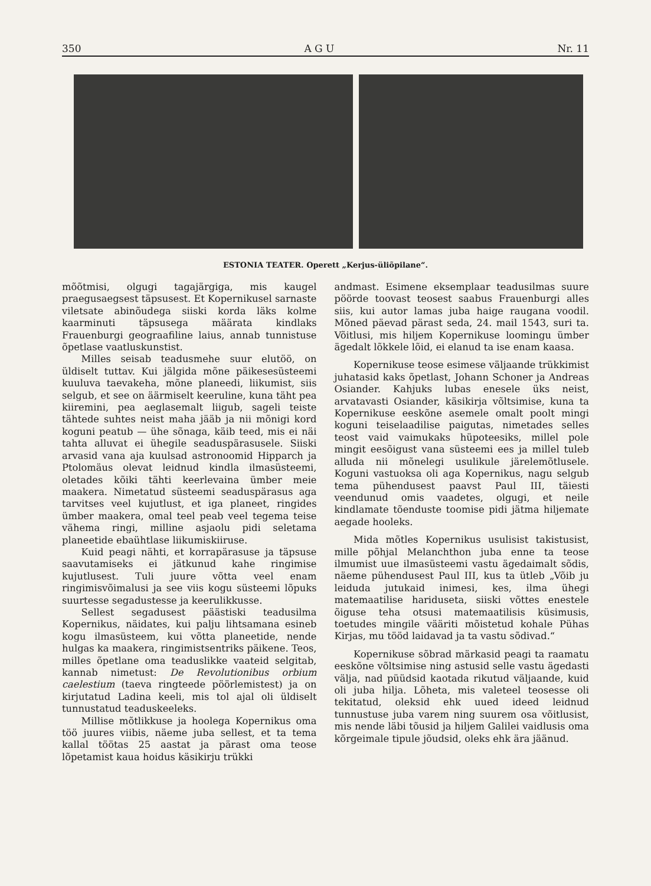350 A G U Nr. 11
ESTONIA TEATER. Operett „Kerjus-üliõpilane“.
mõõtmisi, olgugi tagajärgiga, mis kaugel praegusaegsest täpsusest. Et Kopernikusel sarnaste viletsate abinõudega siiski korda läks kolme kaarminuti täpsusega määrata kindlaks Frauenburgi geograafiline laius, annab tunnistuse õpetlase vaatluskunstist.
Milles seisab teadusmehe suur elutöö, on üldiselt tuttav. Kui jälgida mõne päikesesüsteemi kuuluva taevakeha, mõne planeedi, liikumist, siis selgub, et see on äärmiselt keeruline, kuna täht pea kiiremini, pea aeglasemalt liigub, sageli teiste tähtede suhtes neist maha jääb ja nii mõnigi kord koguni peatub — ühe sõnaga, käib teed, mis ei näi tahta alluvat ei ühegile seaduspärasusele. Siiski arvasid vana aja kuulsad astronoomid Hipparch ja Ptolomäus olevat leidnud kindla ilmasüsteemi, oletades kõiki tähti keerlevaina ümber meie maakera. Nimetatud süsteemi seaduspärasus aga tarvitses veel kujutlust, et iga planeet, ringides ümber maakera, omal teel peab veel tegema teise vähema ringi, milline asjaolu pidi seletama planeetide ebaühtlase liikumiskiiruse.
Kuid peagi nähti, et korrapärasuse ja täpsuse saavutamiseks ei jätkunud kahe ringimise kujutlusest. Tuli juure võtta veel enam ringimisvõimalusi ja see viis kogu süsteemi lõpuks suurtesse segadustesse ja keerulikkusse.
Sellest segadusest päästiski teadusilma Kopernikus, näidates, kui palju lihtsamana esineb kogu ilmasüsteem, kui võtta planeetide, nende hulgas ka maakera, ringimistsentriks päikene. Teos, milles õpetlane oma teaduslikke vaateid selgitab, kannab nimetust: De Revolutionibus orbium caelestium (taeva ringteede pöörlemistest) ja on kirjutatud Ladina keeli, mis tol ajal oli üldiselt tunnustatud teaduskeeleks.
Millise mõtlikkuse ja hoolega Kopernikus oma töö juures viibis, näeme juba sellest, et ta tema kallal töötas 25 aastat ja pärast oma teose lõpetamist kaua hoidus käsikirju trükki
andmast. Esimene eksemplaar teadusilmas suure pöörde toovast teosest saabus Frauenburgi alles siis, kui autor lamas juba haige raugana voodil. Mõned päevad pärast seda, 24. mail 1543, suri ta. Võitlusi, mis hiljem Kopernikuse loomingu ümber ägedalt lõkkele lõid, ei elanud ta ise enam kaasa.
Kopernikuse teose esimese väljaande trükkimist juhatasid kaks õpetlast, Johann Schoner ja Andreas Osiander. Kahjuks lubas enesele üks neist, arvatavasti Osiander, käsikirja võltsimise, kuna ta Kopernikuse eeskõne asemele omalt poolt mingi koguni teiselaadilise paigutas, nimetades selles teost vaid vaimukaks hüpoteesiks, millel pole mingit eesõigust vana süsteemi ees ja millel tuleb alluda nii mõnelegi usulikule järelemõtlusele. Koguni vastuoksa oli aga Kopernikus, nagu selgub tema pühendusest paavst Paul III, täiesti veendunud omis vaadetes, olgugi, et neile kindlamate tõenduste toomise pidi jätma hiljemate aegade hooleks.
Mida mõtles Kopernikus usulisist takistusist, mille põhjal Melanchthon juba enne ta teose ilmumist uue ilmasüsteemi vastu ägedaimalt sõdis, näeme pühendusest Paul III, kus ta ütleb „Võib ju leiduda jutukaid inimesi, kes, ilma ühegi matemaatilise hariduseta, siiski võttes enestele õiguse teha otsusi matemaatilisis küsimusis, toetudes mingile vääriti mõistetud kohale Pühas Kirjas, mu tööd laidavad ja ta vastu sõdivad.“
Kopernikuse sõbrad märkasid peagi ta raamatu eeskõne võltsimise ning astusid selle vastu ägedasti välja, nad püüdsid kaotada rikutud väljaande, kuid oli juba hilja. Lõheta, mis valeteel teosesse oli tekitatud, oleksid ehk uued ideed leidnud tunnustuse juba varem ning suurem osa võitlusist, mis nende läbi tõusid ja hiljem Galilei vaidlusis oma kõrgeimale tipule jõudsid, oleks ehk ära jäänud.